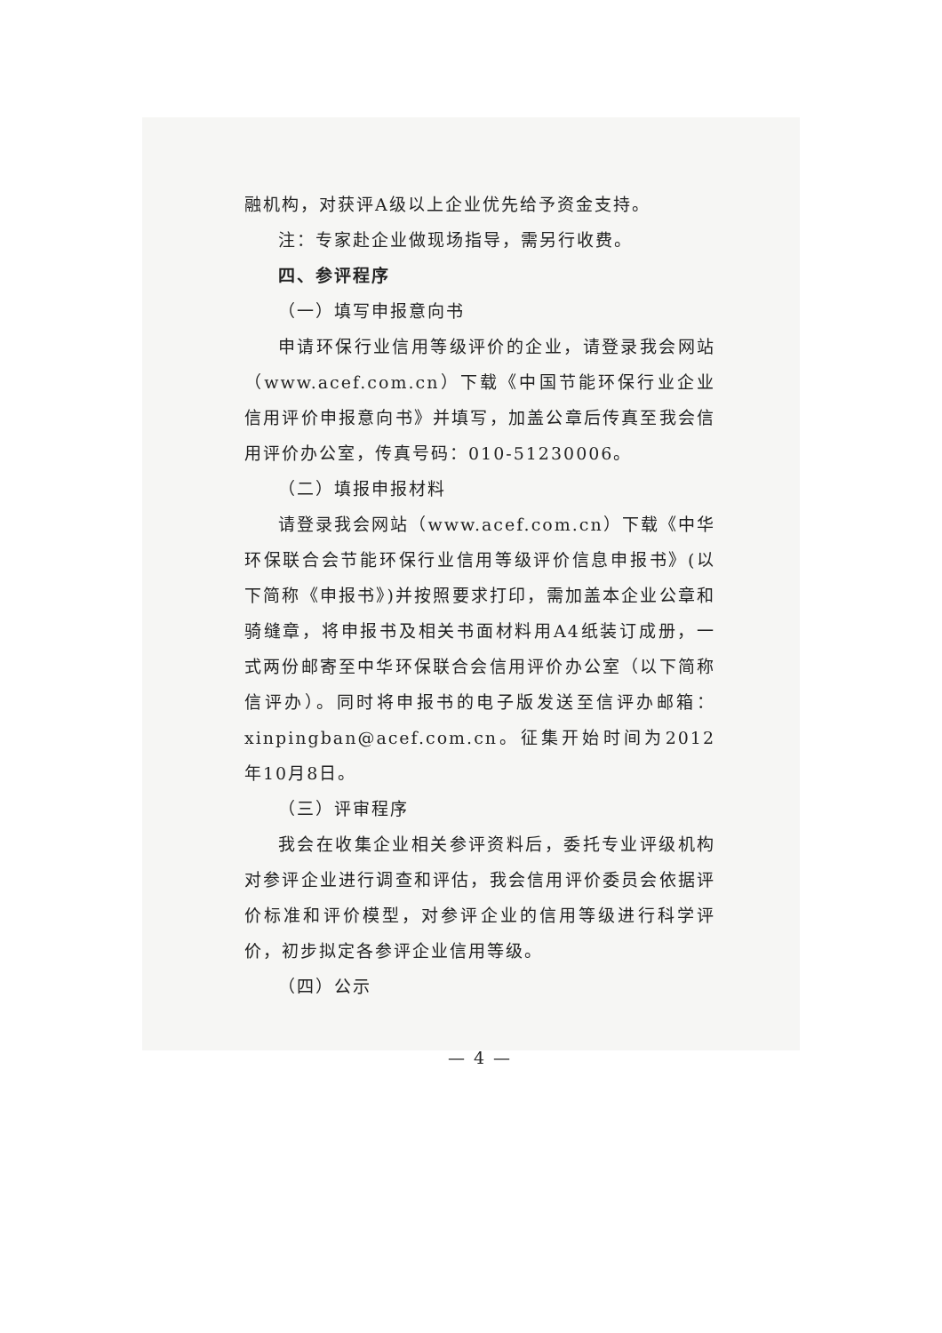融机构，对获评A级以上企业优先给予资金支持。
注：专家赴企业做现场指导，需另行收费。
四、参评程序
（一）填写申报意向书
申请环保行业信用等级评价的企业，请登录我会网站（www.acef.com.cn）下载《中国节能环保行业企业信用评价申报意向书》并填写，加盖公章后传真至我会信用评价办公室，传真号码：010-51230006。
（二）填报申报材料
请登录我会网站（www.acef.com.cn）下载《中华环保联合会节能环保行业信用等级评价信息申报书》(以下简称《申报书》)并按照要求打印，需加盖本企业公章和骑缝章，将申报书及相关书面材料用A4纸装订成册，一式两份邮寄至中华环保联合会信用评价办公室（以下简称信评办）。同时将申报书的电子版发送至信评办邮箱：xinpingban@acef.com.cn。征集开始时间为2012年10月8日。
（三）评审程序
我会在收集企业相关参评资料后，委托专业评级机构对参评企业进行调查和评估，我会信用评价委员会依据评价标准和评价模型，对参评企业的信用等级进行科学评价，初步拟定各参评企业信用等级。
（四）公示
— 4 —